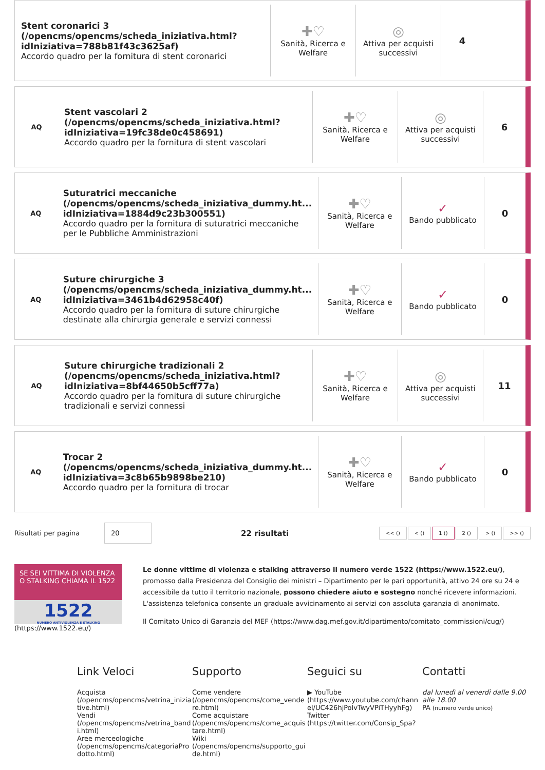Stent coronarici 3 (/opencms/opencms/scheda_iniziativa.html? idIniziativa=788b81f43c3625af)
Accordo quadro per la fornitura di stent coronarici
✚♡
Sanità, Ricerca e Welfare
◎
Attiva per acquisti successivi
4
AQ
Stent vascolari 2 (/opencms/opencms/scheda_iniziativa.html? idIniziativa=19fc38de0c458691)
Accordo quadro per la fornitura di stent vascolari
✚♡
Sanità, Ricerca e Welfare
◎
Attiva per acquisti successivi
6
AQ
Suturatrici meccaniche (/opencms/opencms/scheda_iniziativa_dummy.ht... idIniziativa=1884d9c23b300551)
Accordo quadro per la fornitura di suturatrici meccaniche per le Pubbliche Amministrazioni
✚♡
Sanità, Ricerca e Welfare
✓
Bando pubblicato
0
AQ
Suture chirurgiche 3 (/opencms/opencms/scheda_iniziativa_dummy.ht... idIniziativa=3461b4d62958c40f)
Accordo quadro per la fornitura di suture chirurgiche destinate alla chirurgia generale e servizi connessi
✚♡
Sanità, Ricerca e Welfare
✓
Bando pubblicato
0
AQ
Suture chirurgiche tradizionali 2 (/opencms/opencms/scheda_iniziativa.html? idIniziativa=8bf44650b5cff77a)
Accordo quadro per la fornitura di suture chirurgiche tradizionali e servizi connessi
✚♡
Sanità, Ricerca e Welfare
◎
Attiva per acquisti successivi
11
AQ
Trocar 2 (/opencms/opencms/scheda_iniziativa_dummy.ht... idIniziativa=3c8b65b9898be210)
Accordo quadro per la fornitura di trocar
✚♡
Sanità, Ricerca e Welfare
✓
Bando pubblicato
0
Risultati per pagina 20 22 risultati << () < () 1 () 2 () > () >> ()
SE SEI VITTIMA DI VIOLENZA O STALKING CHIAMA IL 1522
1522
NUMERO ANTIVIOLENZA E STALKING
(https://www.1522.eu/)
Le donne vittime di violenza e stalking attraverso il numero verde 1522 (https://www.1522.eu/), promosso dalla Presidenza del Consiglio dei ministri – Dipartimento per le pari opportunità, attivo 24 ore su 24 e accessibile da tutto il territorio nazionale, possono chiedere aiuto e sostegno nonché ricevere informazioni. L'assistenza telefonica consente un graduale avvicinamento ai servizi con assoluta garanzia di anonimato.
Il Comitato Unico di Garanzia del MEF (https://www.dag.mef.gov.it/dipartimento/comitato_commissioni/cug/)
Link Veloci
Acquista (/opencms/opencms/vetrina_iniziative.html)
Vendi (/opencms/opencms/vetrina_bandi.html)
Aree merceologiche (/opencms/opencms/categoriaProdotto.html)
Supporto
Come vendere (/opencms/opencms/come_vendere.html)
Come acquistare (/opencms/opencms/come_acquistare.html)
Wiki (/opencms/opencms/supporto_guide.html)
Seguici su
▶ YouTube (https://www.youtube.com/channel/UC426hjPolvTwyVPiTHyyhFg)
Twitter (https://twitter.com/Consip_Spa?
Contatti
dal lunedì al venerdì dalle 9.00 alle 18.00
PA (numero verde unico)